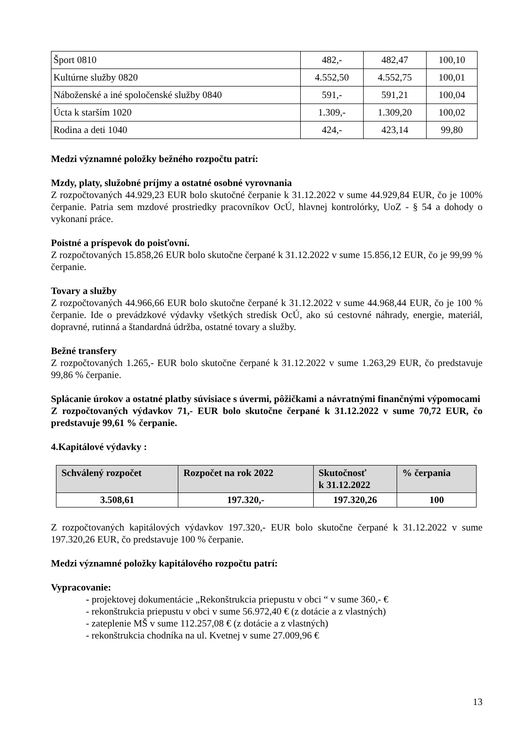| Šport 0810 | 482,- | 482,47 | 100,10 |
| Kultúrne služby 0820 | 4.552,50 | 4.552,75 | 100,01 |
| Náboženské a iné spoločenské služby 0840 | 591,- | 591,21 | 100,04 |
| Úcta k starším 1020 | 1.309,- | 1.309,20 | 100,02 |
| Rodina a deti 1040 | 424,- | 423,14 | 99,80 |
Medzi významné položky bežného rozpočtu patrí:
Mzdy, platy, služobné príjmy a ostatné osobné vyrovnania
Z rozpočtovaných 44.929,23 EUR bolo skutočné čerpanie k 31.12.2022 v sume 44.929,84 EUR, čo je 100% čerpanie. Patria sem mzdové prostriedky pracovníkov OcÚ, hlavnej kontrolórky, UoZ - § 54 a dohody o vykonaní práce.
Poistné a príspevok do poisťovní.
Z rozpočtovaných 15.858,26 EUR bolo skutočne čerpané k 31.12.2022 v sume 15.856,12 EUR, čo je 99,99 % čerpanie.
Tovary a služby
Z rozpočtovaných 44.966,66 EUR bolo skutočne čerpané k 31.12.2022 v sume 44.968,44 EUR, čo je 100 % čerpanie. Ide o prevádzkové výdavky všetkých stredísk OcÚ, ako sú cestovné náhrady, energie, materiál, dopravné, rutinná a štandardná údržba, ostatné tovary a služby.
Bežné transfery
Z rozpočtovaných 1.265,- EUR bolo skutočne čerpané k 31.12.2022 v sume 1.263,29 EUR, čo predstavuje 99,86 % čerpanie.
Splácanie úrokov a ostatné platby súvisiace s úvermi, pôžičkami a návratnými finančnými výpomocami
Z rozpočtovaných výdavkov 71,- EUR bolo skutočne čerpané k 31.12.2022 v sume 70,72 EUR, čo predstavuje 99,61 % čerpanie.
4.Kapitálové výdavky :
| Schválený rozpočet | Rozpočet na rok 2022 | Skutočnosť k 31.12.2022 | % čerpania |
| --- | --- | --- | --- |
| 3.508,61 | 197.320,- | 197.320,26 | 100 |
Z rozpočtovaných kapitálových výdavkov 197.320,- EUR bolo skutočne čerpané k 31.12.2022 v sume 197.320,26 EUR, čo predstavuje 100 % čerpanie.
Medzi významné položky kapitálového rozpočtu patrí:
Vypracovanie:
- projektovej dokumentácie „Rekonštrukcia priepustu v obci “ v sume 360,- €
- rekonštrukcia priepustu v obci v sume 56.972,40 € (z dotácie a z vlastných)
- zateplenie MŠ v sume 112.257,08 € (z dotácie a z vlastných)
- rekonštrukcia chodníka na ul. Kvetnej v sume 27.009,96 €
13